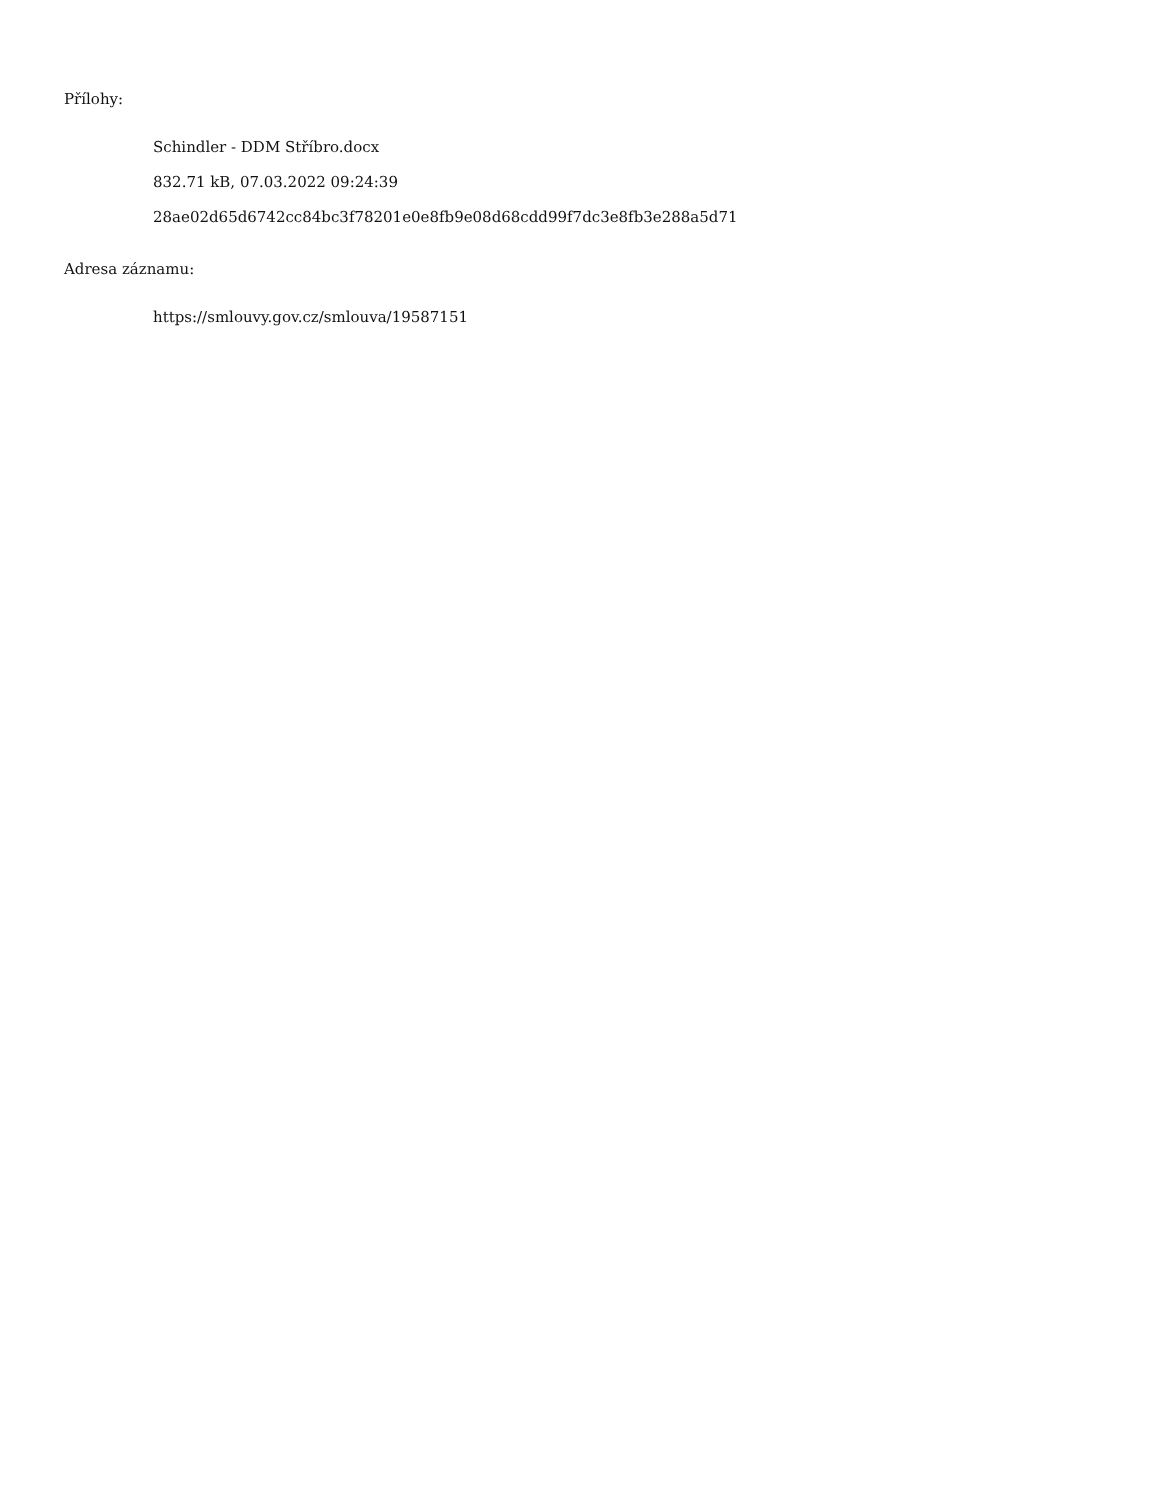Přílohy:
Schindler - DDM Stříbro.docx
832.71 kB, 07.03.2022 09:24:39
28ae02d65d6742cc84bc3f78201e0e8fb9e08d68cdd99f7dc3e8fb3e288a5d71
Adresa záznamu:
https://smlouvy.gov.cz/smlouva/19587151